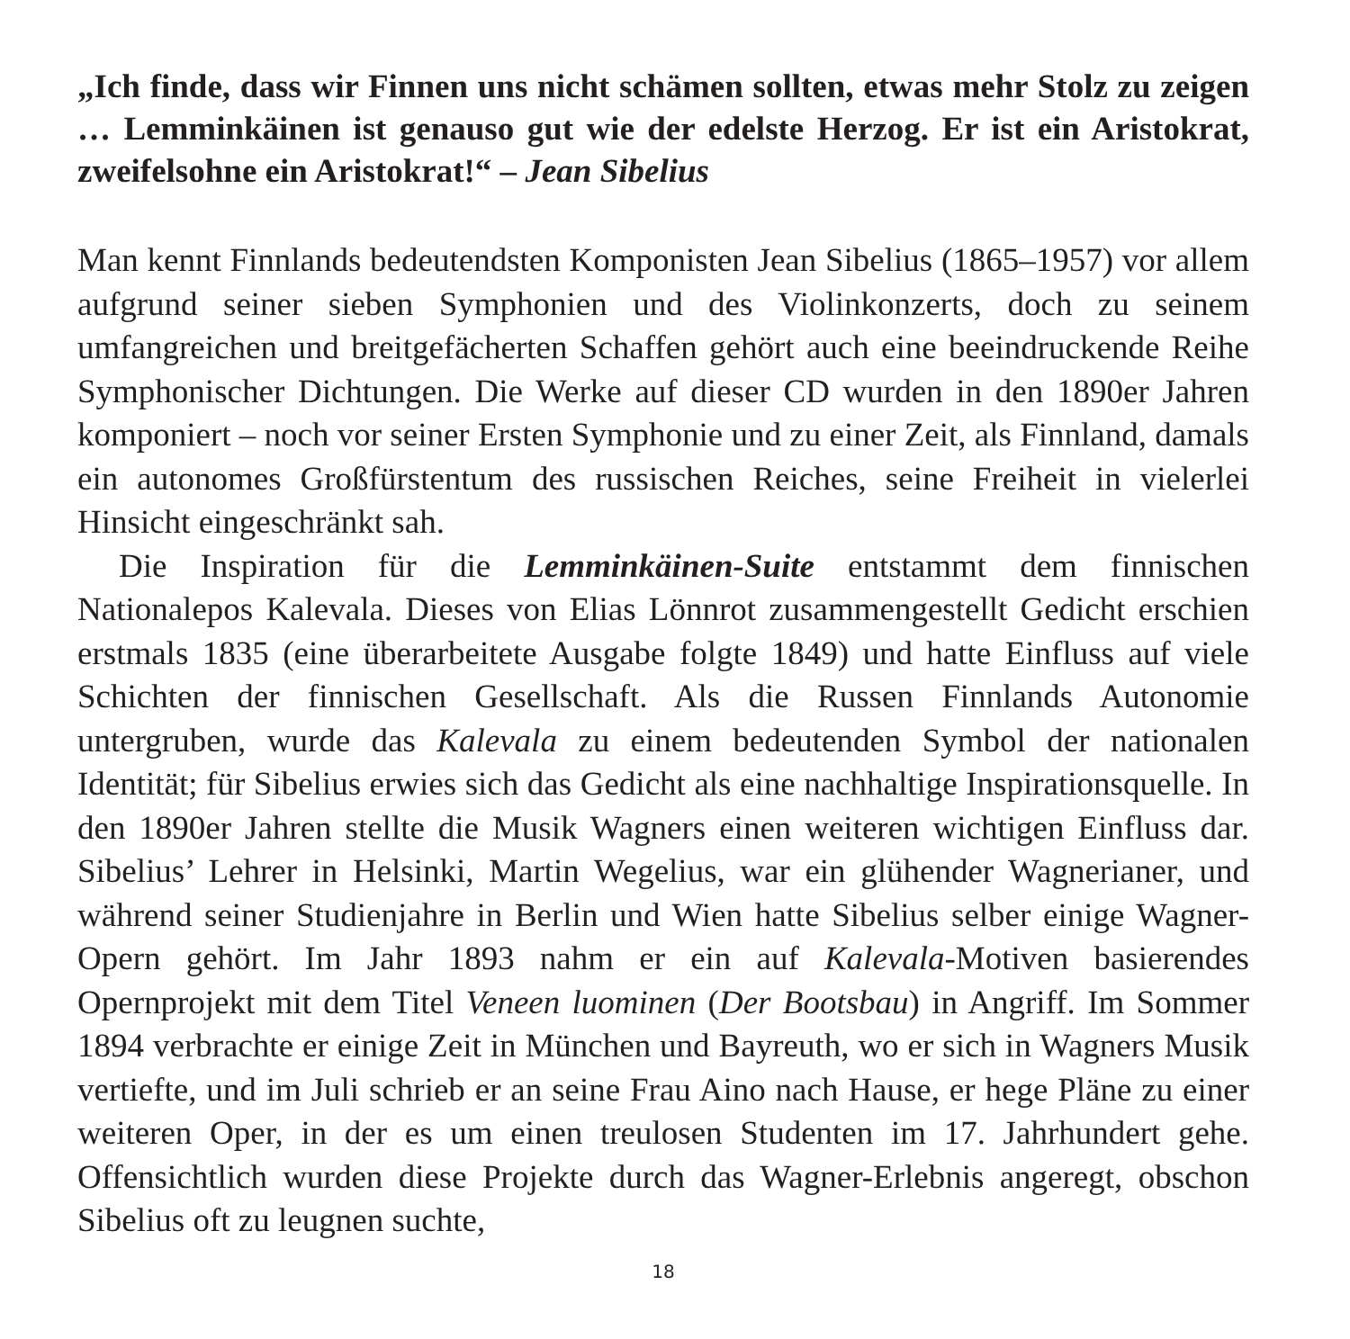„Ich finde, dass wir Finnen uns nicht schämen sollten, etwas mehr Stolz zu zeigen … Lemminkäinen ist genauso gut wie der edelste Herzog. Er ist ein Aristokrat, zweifelsohne ein Aristokrat!“ – Jean Sibelius
Man kennt Finnlands bedeutendsten Komponisten Jean Sibelius (1865–1957) vor allem aufgrund seiner sieben Symphonien und des Violinkonzerts, doch zu seinem umfangreichen und breitgefächerten Schaffen gehört auch eine beeindruckende Reihe Symphonischer Dichtungen. Die Werke auf dieser CD wurden in den 1890er Jahren komponiert – noch vor seiner Ersten Symphonie und zu einer Zeit, als Finnland, damals ein autonomes Großfürstentum des russischen Reiches, seine Freiheit in vielerlei Hinsicht eingeschränkt sah.
Die Inspiration für die Lemminkäinen-Suite entstammt dem finnischen Nationalepos Kalevala. Dieses von Elias Lönnrot zusammengestellt Gedicht erschien erstmals 1835 (eine überarbeitete Ausgabe folgte 1849) und hatte Einfluss auf viele Schichten der finnischen Gesellschaft. Als die Russen Finnlands Autonomie untergruben, wurde das Kalevala zu einem bedeutenden Symbol der nationalen Identität; für Sibelius erwies sich das Gedicht als eine nachhaltige Inspirationsquelle. In den 1890er Jahren stellte die Musik Wagners einen weiteren wichtigen Einfluss dar. Sibelius’ Lehrer in Helsinki, Martin Wegelius, war ein glühender Wagnerianer, und während seiner Studienjahre in Berlin und Wien hatte Sibelius selber einige Wagner-Opern gehört. Im Jahr 1893 nahm er ein auf Kalevala-Motiven basierendes Opernprojekt mit dem Titel Veneen luominen (Der Bootsbau) in Angriff. Im Sommer 1894 verbrachte er einige Zeit in München und Bayreuth, wo er sich in Wagners Musik vertiefte, und im Juli schrieb er an seine Frau Aino nach Hause, er hege Pläne zu einer weiteren Oper, in der es um einen treulosen Studenten im 17. Jahrhundert gehe. Offensichtlich wurden diese Projekte durch das Wagner-Erlebnis angeregt, obschon Sibelius oft zu leugnen suchte,
18